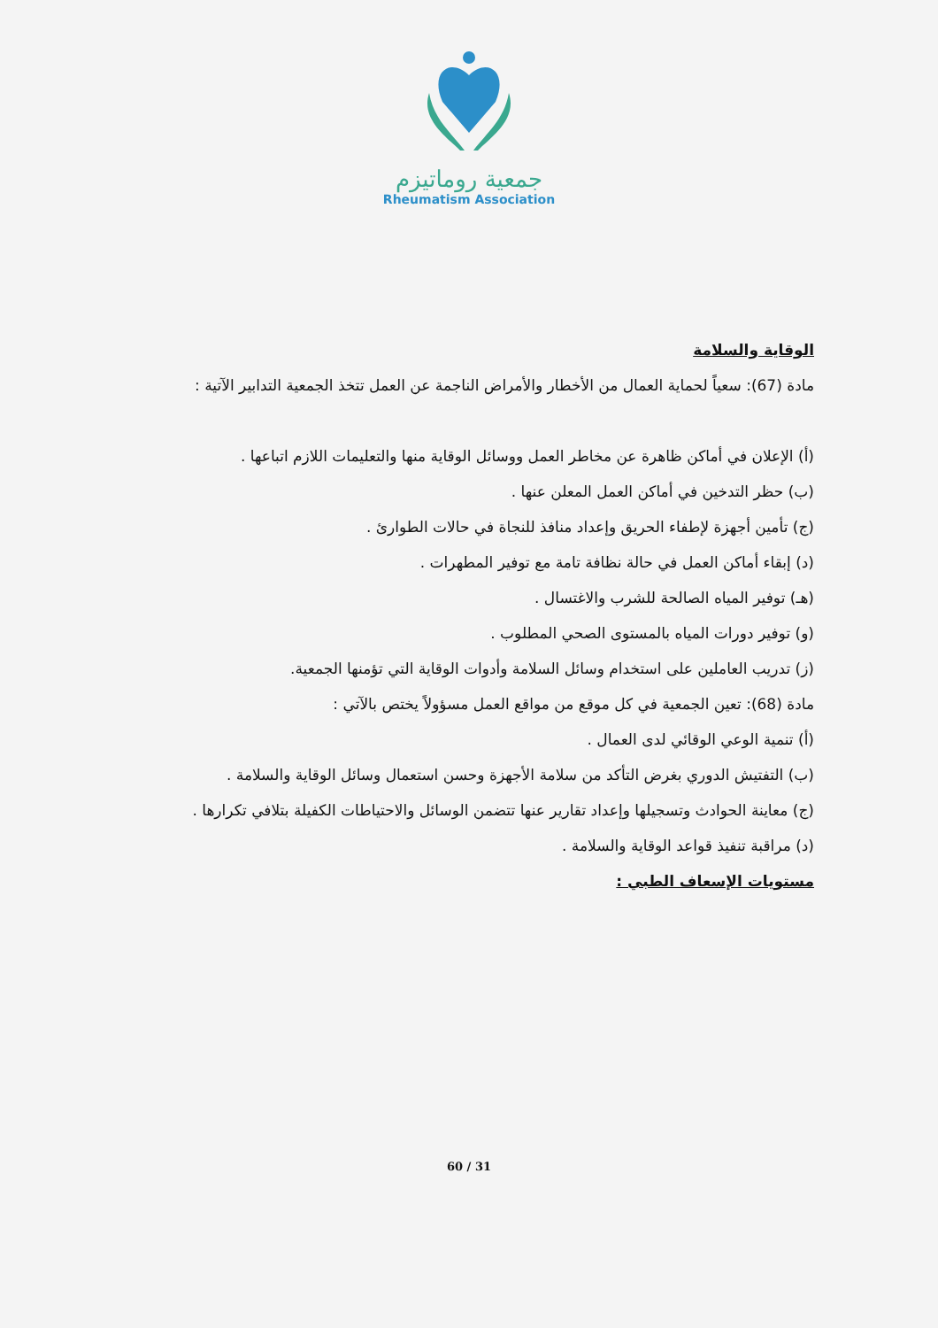جمعية روماتيزم
Rheumatism Association
الوقاية والسلامة
مادة (67): سعياً لحماية العمال من الأخطار والأمراض الناجمة عن العمل تتخذ الجمعية التدابير الآتية :
(أ) الإعلان في أماكن ظاهرة عن مخاطر العمل ووسائل الوقاية منها والتعليمات اللازم اتباعها .
(ب) حظر التدخين في أماكن العمل المعلن عنها .
(ج) تأمين أجهزة لإطفاء الحريق وإعداد منافذ للنجاة في حالات الطوارئ .
(د) إبقاء أماكن العمل في حالة نظافة تامة مع توفير المطهرات .
(هـ) توفير المياه الصالحة للشرب والاغتسال .
(و) توفير دورات المياه بالمستوى الصحي المطلوب .
(ز) تدريب العاملين على استخدام وسائل السلامة وأدوات الوقاية التي تؤمنها الجمعية.
مادة (68): تعين الجمعية في كل موقع من مواقع العمل مسؤولاً يختص بالآتي :
(أ) تنمية الوعي الوقائي لدى العمال .
(ب) التفتيش الدوري بغرض التأكد من سلامة الأجهزة وحسن استعمال وسائل الوقاية والسلامة .
(ج) معاينة الحوادث وتسجيلها وإعداد تقارير عنها تتضمن الوسائل والاحتياطات الكفيلة بتلافي تكرارها .
(د) مراقبة تنفيذ قواعد الوقاية والسلامة .
مستويات الإسعاف الطبي :
60 / 31